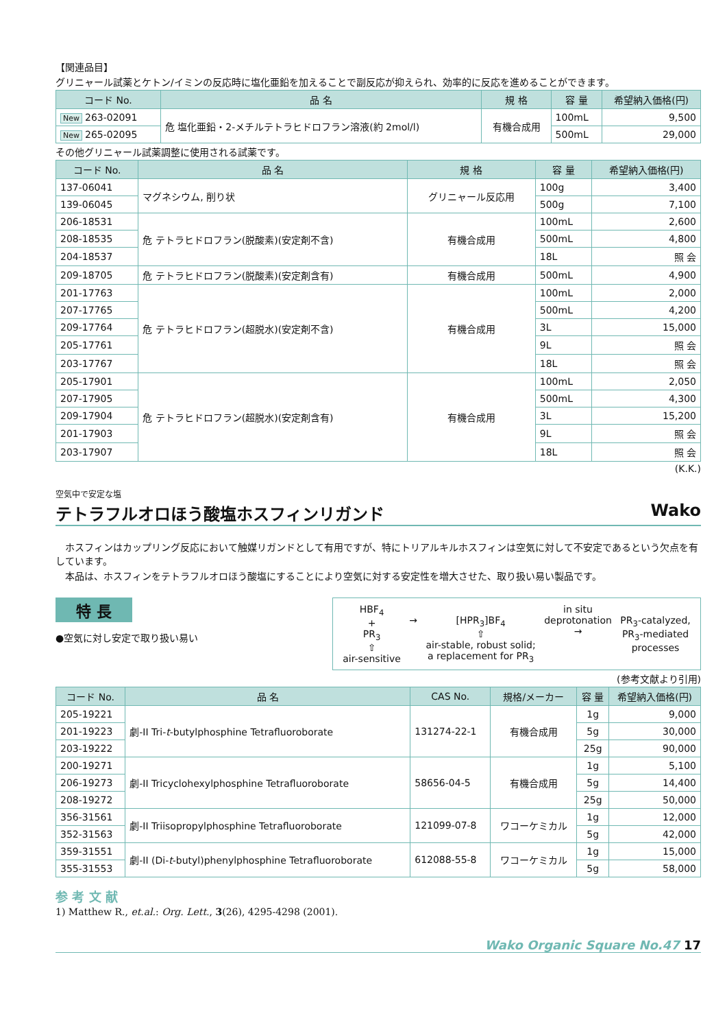【関連品目】
グリニャール試薬とケトン/イミンの反応時に塩化亜鉛を加えることで副反応が抑えられ、効率的に反応を進めることができます。
| コード No. | 品 名 | 規 格 | 容 量 | 希望納入価格(円) |
| --- | --- | --- | --- | --- |
| New 263-02091 | 危 塩化亜鉛・2-メチルテトラヒドロフラン溶液(約 2mol/l) | 有機合成用 | 100mL | 9,500 |
| New 265-02095 | | | 500mL | 29,000 |
その他グリニャール試薬調整に使用される試薬です。
| コード No. | 品 名 | 規 格 | 容 量 | 希望納入価格(円) |
| --- | --- | --- | --- | --- |
| 137-06041 | マグネシウム, 削り状 | グリニャール反応用 | 100g | 3,400 |
| 139-06045 | | | 500g | 7,100 |
| 206-18531 | 危 テトラヒドロフラン(脱酸素)(安定剤不含) | 有機合成用 | 100mL | 2,600 |
| 208-18535 | | | 500mL | 4,800 |
| 204-18537 | | | 18L | 照 会 |
| 209-18705 | 危 テトラヒドロフラン(脱酸素)(安定剤含有) | 有機合成用 | 500mL | 4,900 |
| 201-17763 | 危 テトラヒドロフラン(超脱水)(安定剤不含) | 有機合成用 | 100mL | 2,000 |
| 207-17765 | | | 500mL | 4,200 |
| 209-17764 | | | 3L | 15,000 |
| 205-17761 | | | 9L | 照 会 |
| 203-17767 | | | 18L | 照 会 |
| 205-17901 | 危 テトラヒドロフラン(超脱水)(安定剤含有) | 有機合成用 | 100mL | 2,050 |
| 207-17905 | | | 500mL | 4,300 |
| 209-17904 | | | 3L | 15,200 |
| 201-17903 | | | 9L | 照 会 |
| 203-17907 | | | 18L | 照 会 |
(K.K.)
空気中で安定な塩
テトラフルオロほう酸塩ホスフィンリガンド Wako
　ホスフィンはカップリング反応において触媒リガンドとして有用ですが、特にトリアルキルホスフィンは空気に対して不安定であるという欠点を有しています。
　本品は、ホスフィンをテトラフルオロほう酸塩にすることにより空気に対する安定性を増大させた、取り扱い易い製品です。
特 長
●空気に対し安定で取り扱い易い
HBF<sub>4</sub>
+
PR<sub>3</sub>
⇧
air-sensitive
→
[HPR<sub>3</sub>]BF<sub>4</sub>
⇧
air-stable, robust solid;
a replacement for PR<sub>3</sub>
in situ
deprotonation
→
PR<sub>3</sub>-catalyzed,
PR<sub>3</sub>-mediated
processes
(参考文献より引用)
| コード No. | 品 名 | CAS No. | 規格/メーカー | 容 量 | 希望納入価格(円) |
| --- | --- | --- | --- | --- | --- |
| 205-19221 | 劇-II Tri- t -butylphosphine Tetrafluoroborate | 131274-22-1 | 有機合成用 | 1g | 9,000 |
| 201-19223 | | | | 5g | 30,000 |
| 203-19222 | | | | 25g | 90,000 |
| 200-19271 | 劇-II Tricyclohexylphosphine Tetrafluoroborate | 58656-04-5 | 有機合成用 | 1g | 5,100 |
| 206-19273 | | | | 5g | 14,400 |
| 208-19272 | | | | 25g | 50,000 |
| 356-31561 | 劇-II Triisopropylphosphine Tetrafluoroborate | 121099-07-8 | ワコーケミカル | 1g | 12,000 |
| 352-31563 | | | | 5g | 42,000 |
| 359-31551 | 劇-II (Di- t -butyl)phenylphosphine Tetrafluoroborate | 612088-55-8 | ワコーケミカル | 1g | 15,000 |
| 355-31553 | | | | 5g | 58,000 |
参 考 文 献
1) Matthew R., et.al.: Org. Lett., 3(26), 4295-4298 (2001).
Wako Organic Square No.47 17